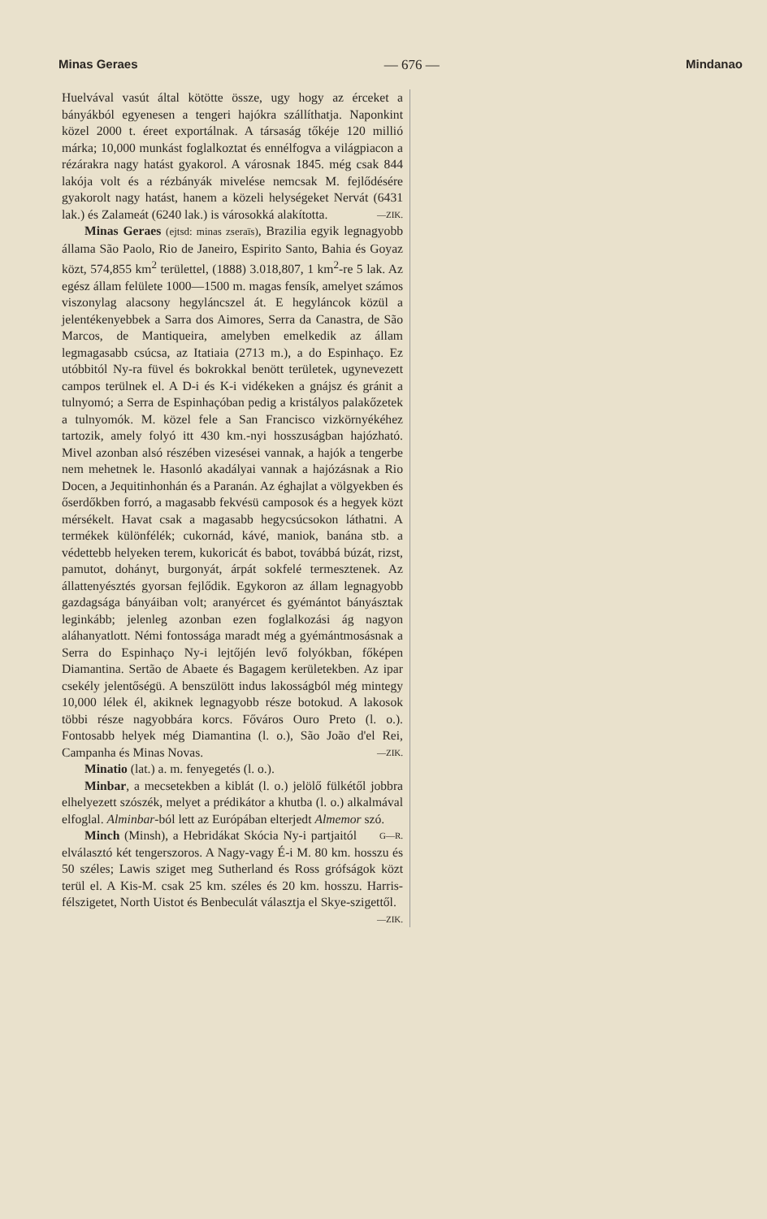Minas Geraes — 676 — Mindanao
Huelvával vasút által kötötte össze, ugy hogy az érceket a bányákból egyenesen a tengeri hajókra szállíthatja. Naponkint közel 2000 t. éreet exportálnak. A társaság tőkéje 120 millió márka; 10,000 munkást foglalkoztat és ennélfogva a világpiacon a rézárakra nagy hatást gyakorol. A városnak 1845. még csak 844 lakója volt és a rézbányák mivelése nemcsak M. fejlődésére gyakorolt nagy hatást, hanem a közeli helységeket Nervát (6431 lak.) és Zalameát (6240 lak.) is városokká alakította. —ZIK.
Minas Geraes (ejtsd: minas zseraïs), Brazilia egyik legnagyobb állama São Paolo, Rio de Janeiro, Espirito Santo, Bahia és Goyaz közt, 574,855 km<sup>2</sup> területtel, (1888) 3.018,807, 1 km<sup>2</sup>-re 5 lak. Az egész állam felülete 1000—1500 m. magas fensík, amelyet számos viszonylag alacsony hegyláncszel át. E hegyláncok közül a jelentékenyebbek a Sarra dos Aimores, Serra da Canastra, de São Marcos, de Mantiqueira, amelyben emelkedik az állam legmagasabb csúcsa, az Itatiaia (2713 m.), a do Espinhaço. Ez utóbbitól Ny-ra füvel és bokrokkal benött területek, ugynevezett campos terülnek el. A D-i és K-i vidékeken a gnájsz és gránit a tulnyomó; a Serra de Espinhaçóban pedig a kristályos palakőzetek a tulnyomók. M. közel fele a San Francisco vizkörnyékéhez tartozik, amely folyó itt 430 km.-nyi hosszuságban hajózható. Mivel azonban alsó részében vizesései vannak, a hajók a tengerbe nem mehetnek le. Hasonló akadályai vannak a hajózásnak a Rio Docen, a Jequitinhonhán és a Paranán. Az éghajlat a völgyekben és őserdőkben forró, a magasabb fekvésü camposok és a hegyek közt mérsékelt. Havat csak a magasabb hegycsúcsokon láthatni. A termékek különfélék; cukornád, kávé, maniok, banána stb. a védettebb helyeken terem, kukoricát és babot, továbbá búzát, rizst, pamutot, dohányt, burgonyát, árpát sokfelé termesztenek. Az állattenyésztés gyorsan fejlődik. Egykoron az állam legnagyobb gazdagsága bányáiban volt; aranyércet és gyémántot bányásztak leginkább; jelenleg azonban ezen foglalkozási ág nagyon aláhanyatlott. Némi fontossága maradt még a gyémántmosásnak a Serra do Espinhaço Ny-i lejtőjén levő folyókban, főképen Diamantina. Sertão de Abaete és Bagagem kerületekben. Az ipar csekély jelentőségü. A benszülött indus lakosságból még mintegy 10,000 lélek él, akiknek legnagyobb része botokud. A lakosok többi része nagyobbára korcs. Főváros Ouro Preto (l. o.). Fontosabb helyek még Diamantina (l. o.), São João d'el Rei, Campanha és Minas Novas. —ZIK.
Minatio (lat.) a. m. fenyegetés (l. o.).
Minbar, a mecsetekben a kiblát (l. o.) jelölő fülkétől jobbra elhelyezett szószék, melyet a prédikátor a khutba (l. o.) alkalmával elfoglal. Alminbar-ból lett az Európában elterjedt Almemor szó. G—R.
Minch (Minsh), a Hebridákat Skócia Ny-i partjaitól elválasztó két tengerszoros. A Nagy-vagy É-i M. 80 km. hosszu és 50 széles; Lawis sziget meg Sutherland és Ross grófságok közt terül el. A Kis-M. csak 25 km. széles és 20 km. hosszu. Harris-félszigetet, North Uistot és Benbeculát választja el Skye-szigettől. —ZIK.